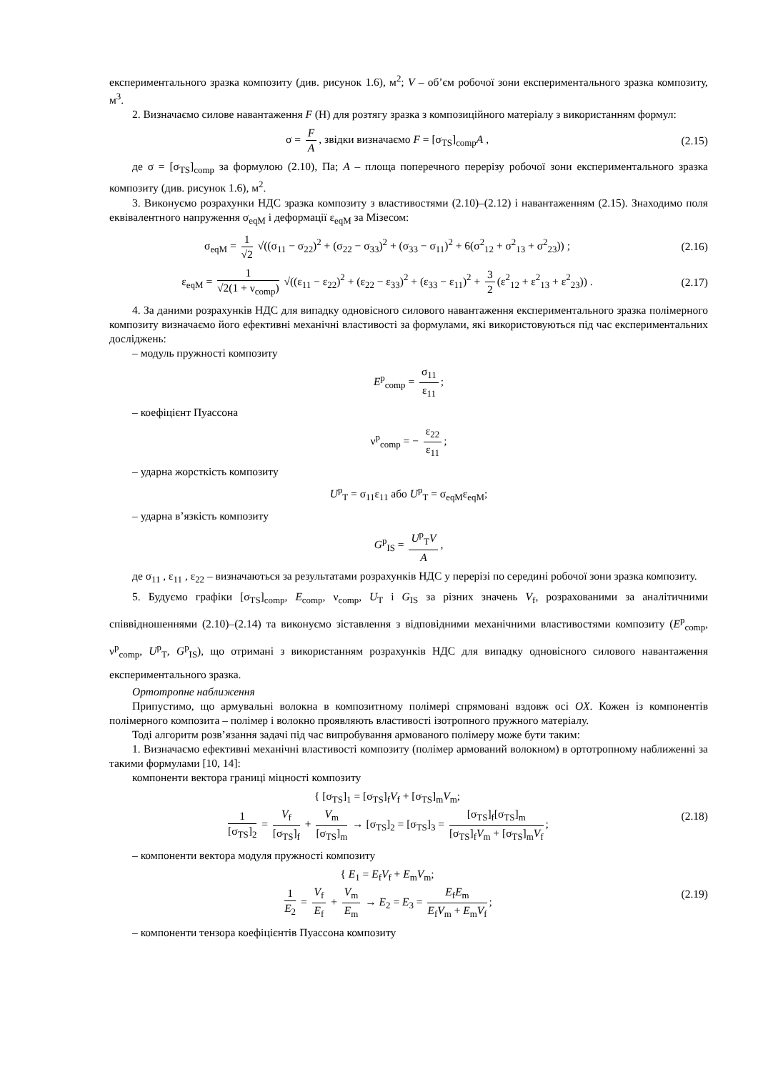експериментального зразка композиту (див. рисунок 1.6), м<sup>2</sup>; V – об’єм робочої зони експериментального зразка композиту, м<sup>3</sup>.
2. Визначаємо силове навантаження F (Н) для розтягу зразка з композиційного матеріалу з використанням формул:
σ = F A, звідки визначаємо F = [σ<sub>TS</sub>]<sub>comp</sub>A ,
(2.15)
де σ = [σ<sub>TS</sub>]<sub>comp</sub> за формулою (2.10), Па; A – площа поперечного перерізу робочої зони експериментального зразка композиту (див. рисунок 1.6), м<sup>2</sup>.
3. Виконуємо розрахунки НДС зразка композиту з властивостями (2.10)–(2.12) і навантаженням (2.15). Знаходимо поля еквівалентного напруження σ<sub>eqM</sub> і деформації ε<sub>eqM</sub> за Мізесом:
σ<sub>eqM</sub> = 1 √2 √((σ<sub>11</sub> − σ<sub>22</sub>)<sup>2</sup> + (σ<sub>22</sub> − σ<sub>33</sub>)<sup>2</sup> + (σ<sub>33</sub> − σ<sub>11</sub>)<sup>2</sup> + 6(σ<sup>2</sup><sub>12</sub> + σ<sup>2</sup><sub>13</sub> + σ<sup>2</sup><sub>23</sub>)) ;
(2.16)
ε<sub>eqM</sub> = 1 √2(1 + ν<sub>comp</sub>) √((ε<sub>11</sub> − ε<sub>22</sub>)<sup>2</sup> + (ε<sub>22</sub> − ε<sub>33</sub>)<sup>2</sup> + (ε<sub>33</sub> − ε<sub>11</sub>)<sup>2</sup> + 3 2 (ε<sup>2</sup><sub>12</sub> + ε<sup>2</sup><sub>13</sub> + ε<sup>2</sup><sub>23</sub>)) .
(2.17)
4. За даними розрахунків НДС для випадку одновісного силового навантаження експериментального зразка полімерного композиту визначаємо його ефективні механічні властивості за формулами, які використовуються під час експериментальних досліджень:
– модуль пружності композиту
E<sup>p</sup><sub>comp</sub> = σ<sub>11</sub> ε<sub>11</sub>;
– коефіцієнт Пуассона
ν<sup>p</sup><sub>comp</sub> = − ε<sub>22</sub> ε<sub>11</sub>;
– ударна жорсткість композиту
U<sup>p</sup><sub>T</sub> = σ<sub>11</sub>ε<sub>11</sub> або U<sup>p</sup><sub>T</sub> = σ<sub>eqM</sub>ε<sub>eqM</sub>;
– ударна в’язкість композиту
G<sup>p</sup><sub>IS</sub> = U<sup>p</sup><sub>T</sub>V A,
де σ<sub>11</sub> , ε<sub>11</sub> , ε<sub>22</sub> – визначаються за результатами розрахунків НДС у перерізі по середині робочої зони зразка композиту.
5. Будуємо графіки [σ<sub>TS</sub>]<sub>comp</sub>, E<sub>comp</sub>, ν<sub>comp</sub>, U<sub>T</sub> і G<sub>IS</sub> за різних значень V<sub>f</sub>, розрахованими за аналітичними співвідношеннями (2.10)–(2.14) та виконуємо зіставлення з відповідними механічними властивостями композиту (E<sup>p</sup><sub>comp</sub>, ν<sup>p</sup><sub>comp</sub>, U<sup>p</sup><sub>T</sub>, G<sup>p</sup><sub>IS</sub>), що отримані з використанням розрахунків НДС для випадку одновісного силового навантаження експериментального зразка.
Ортотропне наближення
Припустимо, що армувальні волокна в композитному полімері спрямовані вздовж осі OX. Кожен із компонентів полімерного композита – полімер і волокно проявляють властивості ізотропного пружного матеріалу.
Тоді алгоритм розв’язання задачі під час випробування армованого полімеру може бути таким:
1. Визначаємо ефективні механічні властивості композиту (полімер армований волокном) в ортотропному наближенні за такими формулами [10, 14]:
компоненти вектора границі міцності композиту
{ [σ<sub>TS</sub>]<sub>1</sub> = [σ<sub>TS</sub>]<sub>f</sub>V<sub>f</sub> + [σ<sub>TS</sub>]<sub>m</sub>V<sub>m</sub>;
1 [σ<sub>TS</sub>]<sub>2</sub> = V<sub>f</sub> [σ<sub>TS</sub>]<sub>f</sub> + V<sub>m</sub> [σ<sub>TS</sub>]<sub>m</sub> → [σ<sub>TS</sub>]<sub>2</sub> = [σ<sub>TS</sub>]<sub>3</sub> = [σ<sub>TS</sub>]<sub>f</sub>[σ<sub>TS</sub>]<sub>m</sub> [σ<sub>TS</sub>]<sub>f</sub>V<sub>m</sub> + [σ<sub>TS</sub>]<sub>m</sub>V<sub>f</sub>;
(2.18)
– компоненти вектора модуля пружності композиту
{ E<sub>1</sub> = E<sub>f</sub>V<sub>f</sub> + E<sub>m</sub>V<sub>m</sub>;
1 E<sub>2</sub> = V<sub>f</sub> E<sub>f</sub> + V<sub>m</sub> E<sub>m</sub> → E<sub>2</sub> = E<sub>3</sub> = E<sub>f</sub>E<sub>m</sub> E<sub>f</sub>V<sub>m</sub> + E<sub>m</sub>V<sub>f</sub>;
(2.19)
– компоненти тензора коефіцієнтів Пуассона композиту